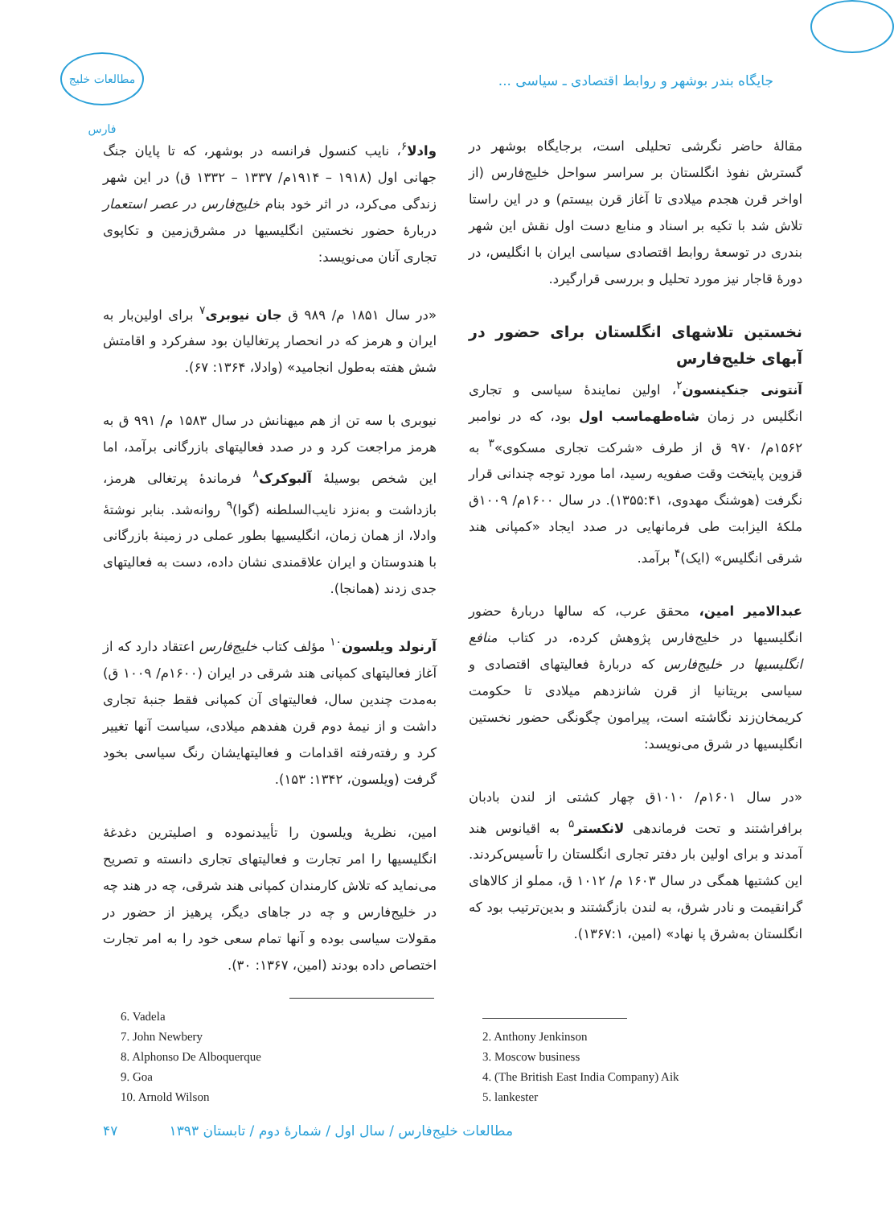جایگاه بندر بوشهر و روابط اقتصادی ـ سیاسی ...
مطالعات خلیج فارس
مقالهٔ حاضر نگرشی تحلیلی است، برجایگاه بوشهر در گسترش نفوذ انگلستان بر سراسر سواحل خلیج‌فارس (از اواخر قرن هجدم میلادی تا آغاز قرن بیستم) و در این راستا تلاش شد با تکیه بر اسناد و منابع دست اول نقش این شهر بندری در توسعهٔ روابط اقتصادی سیاسی ایران با انگلیس، در دورهٔ قاجار نیز مورد تحلیل و بررسی قرارگیرد.
نخستین تلاشهای انگلستان برای حضور در آبهای خلیج‌فارس
آنتونی جنکینسون<sup>۲</sup>، اولین نمایندهٔ سیاسی و تجاری انگلیس در زمان شاه‌طهماسب اول بود، که در نوامبر ۱۵۶۲م/ ۹۷۰ ق از طرف «شرکت تجاری مسکوی»<sup>۳</sup> به قزوین پایتخت وقت صفویه رسید، اما مورد توجه چندانی قرار نگرفت (هوشنگ مهدوی، ۱۳۵۵:۴۱). در سال ۱۶۰۰م/ ۱۰۰۹ق ملکهٔ الیزابت طی فرمانهایی در صدد ایجاد «کمپانی هند شرقی انگلیس» (ایک)<sup>۴</sup> برآمد.
عبدالامیر امین، محقق عرب، که سالها دربارهٔ حضور انگلیسیها در خلیج‌فارس پژوهش کرده، در کتاب منافع انگلیسیها در خلیج‌فارس که دربارهٔ فعالیتهای اقتصادی و سیاسی بریتانیا از قرن شانزدهم میلادی تا حکومت کریمخان‌زند نگاشته است، پیرامون چگونگی حضور نخستین انگلیسیها در شرق می‌نویسد:
«در سال ۱۶۰۱م/ ۱۰۱۰ق چهار کشتی از لندن بادبان برافراشتند و تحت فرماندهی لانکستر<sup>۵</sup> به اقیانوس هند آمدند و برای اولین بار دفتر تجاری انگلستان را تأسیس‌کردند. این کشتیها همگی در سال ۱۶۰۳ م/ ۱۰۱۲ ق، مملو از کالاهای گرانقیمت و نادر شرق، به لندن بازگشتند و بدین‌ترتیب بود که انگلستان به‌شرق پا نهاد» (امین، ۱۳۶۷:۱).
وادلا<sup>۶</sup>، نایب کنسول فرانسه در بوشهر، که تا پایان جنگ جهانی اول (۱۹۱۸ – ۱۹۱۴م/ ۱۳۳۷ – ۱۳۳۲ ق) در این شهر زندگی می‌کرد، در اثر خود بنام خلیج‌فارس در عصر استعمار دربارهٔ حضور نخستین انگلیسیها در مشرق‌زمین و تکاپوی تجاری آنان می‌نویسد:
«در سال ۱۸۵۱ م/ ۹۸۹ ق جان نیوبری<sup>۷</sup> برای اولین‌بار به ایران و هرمز که در انحصار پرتغالیان بود سفرکرد و اقامتش شش هفته به‌طول انجامید» (وادلا، ۱۳۶۴: ۶۷).
نیوبری با سه تن از هم میهنانش در سال ۱۵۸۳ م/ ۹۹۱ ق به هرمز مراجعت کرد و در صدد فعالیتهای بازرگانی برآمد، اما این شخص بوسیلهٔ آلبوکرک<sup>۸</sup> فرماندهٔ پرتغالی هرمز، بازداشت و به‌نزد نایب‌السلطنه (گوا)<sup>۹</sup> روانه‌شد. بنابر نوشتهٔ وادلا، از همان زمان، انگلیسیها بطور عملی در زمینهٔ بازرگانی با هندوستان و ایران علاقمندی نشان داده، دست به فعالیتهای جدی زدند (همانجا).
آرنولد ویلسون<sup>۱۰</sup> مؤلف کتاب خلیج‌فارس اعتقاد دارد که از آغاز فعالیتهای کمپانی هند شرقی در ایران (۱۶۰۰م/ ۱۰۰۹ ق) به‌مدت چندین سال، فعالیتهای آن کمپانی فقط جنبهٔ تجاری داشت و از نیمهٔ دوم قرن هفدهم میلادی، سیاست آنها تغییر کرد و رفته‌رفته اقدامات و فعالیتهایشان رنگ سیاسی بخود گرفت (ویلسون، ۱۳۴۲: ۱۵۳).
امین، نظریهٔ ویلسون را تأییدنموده و اصلیترین دغدغهٔ انگلیسیها را امر تجارت و فعالیتهای تجاری دانسته و تصریح می‌نماید که تلاش کارمندان کمپانی هند شرقی، چه در هند چه در خلیج‌فارس و چه در جاهای دیگر، پرهیز از حضور در مقولات سیاسی بوده و آنها تمام سعی خود را به امر تجارت اختصاص داده بودند (امین، ۱۳۶۷: ۳۰).
2. Anthony Jenkinson
3. Moscow business
4. (The British East India Company) Aik
5. lankester
6. Vadela
7. John Newbery
8. Alphonso De Alboquerque
9. Goa
10. Arnold Wilson
مطالعات خلیج‌فارس / سال اول / شمارهٔ دوم / تابستان ۱۳۹۳ ۴۷